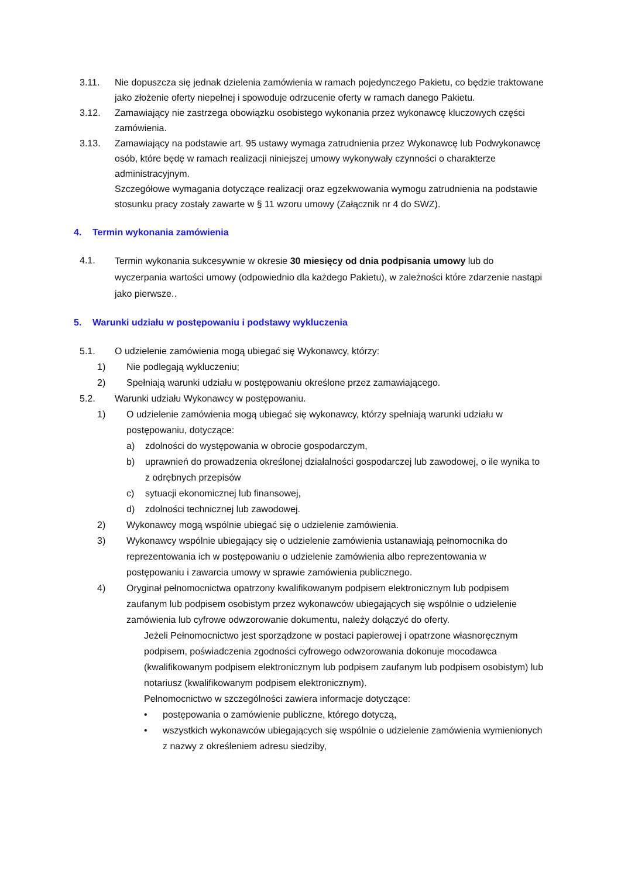3.11. Nie dopuszcza się jednak dzielenia zamówienia w ramach pojedynczego Pakietu, co będzie traktowane jako złożenie oferty niepełnej i spowoduje odrzucenie oferty w ramach danego Pakietu.
3.12. Zamawiający nie zastrzega obowiązku osobistego wykonania przez wykonawcę kluczowych części zamówienia.
3.13. Zamawiający na podstawie art. 95 ustawy wymaga zatrudnienia przez Wykonawcę lub Podwykonawcę osób, które będę w ramach realizacji niniejszej umowy wykonywały czynności o charakterze administracyjnym.
Szczegółowe wymagania dotyczące realizacji oraz egzekwowania wymogu zatrudnienia na podstawie stosunku pracy zostały zawarte w § 11 wzoru umowy (Załącznik nr 4 do SWZ).
4. Termin wykonania zamówienia
4.1.
Termin wykonania sukcesywnie w okresie 30 miesięcy od dnia podpisania umowy lub do wyczerpania wartości umowy (odpowiednio dla każdego Pakietu), w zależności które zdarzenie nastąpi jako pierwsze..
5. Warunki udziału w postępowaniu i podstawy wykluczenia
5.1. O udzielenie zamówienia mogą ubiegać się Wykonawcy, którzy:
1) Nie podlegają wykluczeniu;
2) Spełniają warunki udziału w postępowaniu określone przez zamawiającego.
5.2. Warunki udziału Wykonawcy w postępowaniu.
1) O udzielenie zamówienia mogą ubiegać się wykonawcy, którzy spełniają warunki udziału w postępowaniu, dotyczące:
a) zdolności do występowania w obrocie gospodarczym,
b) uprawnień do prowadzenia określonej działalności gospodarczej lub zawodowej, o ile wynika to z odrębnych przepisów
c) sytuacji ekonomicznej lub finansowej,
d) zdolności technicznej lub zawodowej.
2) Wykonawcy mogą wspólnie ubiegać się o udzielenie zamówienia.
3) Wykonawcy wspólnie ubiegający się o udzielenie zamówienia ustanawiają pełnomocnika do reprezentowania ich w postępowaniu o udzielenie zamówienia albo reprezentowania w postępowaniu i zawarcia umowy w sprawie zamówienia publicznego.
4) Oryginał pełnomocnictwa opatrzony kwalifikowanym podpisem elektronicznym lub podpisem zaufanym lub podpisem osobistym przez wykonawców ubiegających się wspólnie o udzielenie zamówienia lub cyfrowe odwzorowanie dokumentu, należy dołączyć do oferty.
Jeżeli Pełnomocnictwo jest sporządzone w postaci papierowej i opatrzone własnoręcznym podpisem, poświadczenia zgodności cyfrowego odwzorowania dokonuje mocodawca (kwalifikowanym podpisem elektronicznym lub podpisem zaufanym lub podpisem osobistym) lub notariusz (kwalifikowanym podpisem elektronicznym).
Pełnomocnictwo w szczególności zawiera informacje dotyczące:
• postępowania o zamówienie publiczne, którego dotyczą,
• wszystkich wykonawców ubiegających się wspólnie o udzielenie zamówienia wymienionych z nazwy z określeniem adresu siedziby,